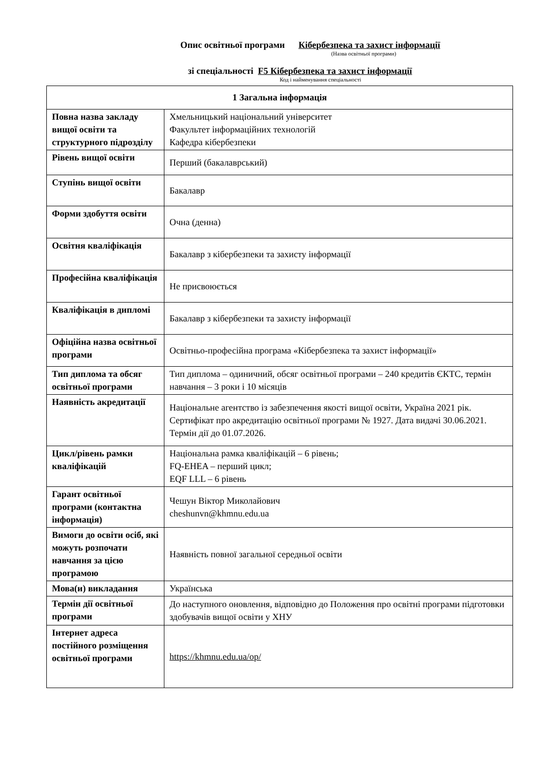Опис освітньої програми Кібербезпека та захист інформації
(Назва освітньої програми)
зі спеціальності F5 Кібербезпека та захист інформації
Код і найменування спеціальності
| 1 Загальна інформація | |
| --- | --- |
| Повна назва закладу вищої освіти та структурного підрозділу | Хмельницький національний університет Факультет інформаційних технологій Кафедра кібербезпеки |
| Рівень вищої освіти | Перший (бакалаврський) |
| Ступінь вищої освіти | Бакалавр |
| Форми здобуття освіти | Очна (денна) |
| Освітня кваліфікація | Бакалавр з кібербезпеки та захисту інформації |
| Професійна кваліфікація | Не присвоюється |
| Кваліфікація в дипломі | Бакалавр з кібербезпеки та захисту інформації |
| Офіційна назва освітньої програми | Освітньо-професійна програма «Кібербезпека та захист інформації» |
| Тип диплома та обсяг освітньої програми | Тип диплома – одиничний, обсяг освітньої програми – 240 кредитів ЄКТС, термін навчання – 3 роки і 10 місяців |
| Наявність акредитації | Національне агентство із забезпечення якості вищої освіти, Україна 2021 рік. Сертифікат про акредитацію освітньої програми № 1927. Дата видачі 30.06.2021. Термін дії до 01.07.2026. |
| Цикл/рівень рамки кваліфікацій | Національна рамка кваліфікацій – 6 рівень; FQ-EHEA – перший цикл; EQF LLL – 6 рівень |
| Гарант освітньої програми (контактна інформація) | Чешун Віктор Миколайович cheshunvn@khmnu.edu.ua |
| Вимоги до освіти осіб, які можуть розпочати навчання за цією програмою | Наявність повної загальної середньої освіти |
| Мова(и) викладання | Українська |
| Термін дії освітньої програми | До наступного оновлення, відповідно до Положення про освітні програми підготовки здобувачів вищої освіти у ХНУ |
| Інтернет адреса постійного розміщення освітньої програми | https://khmnu.edu.ua/op/ |